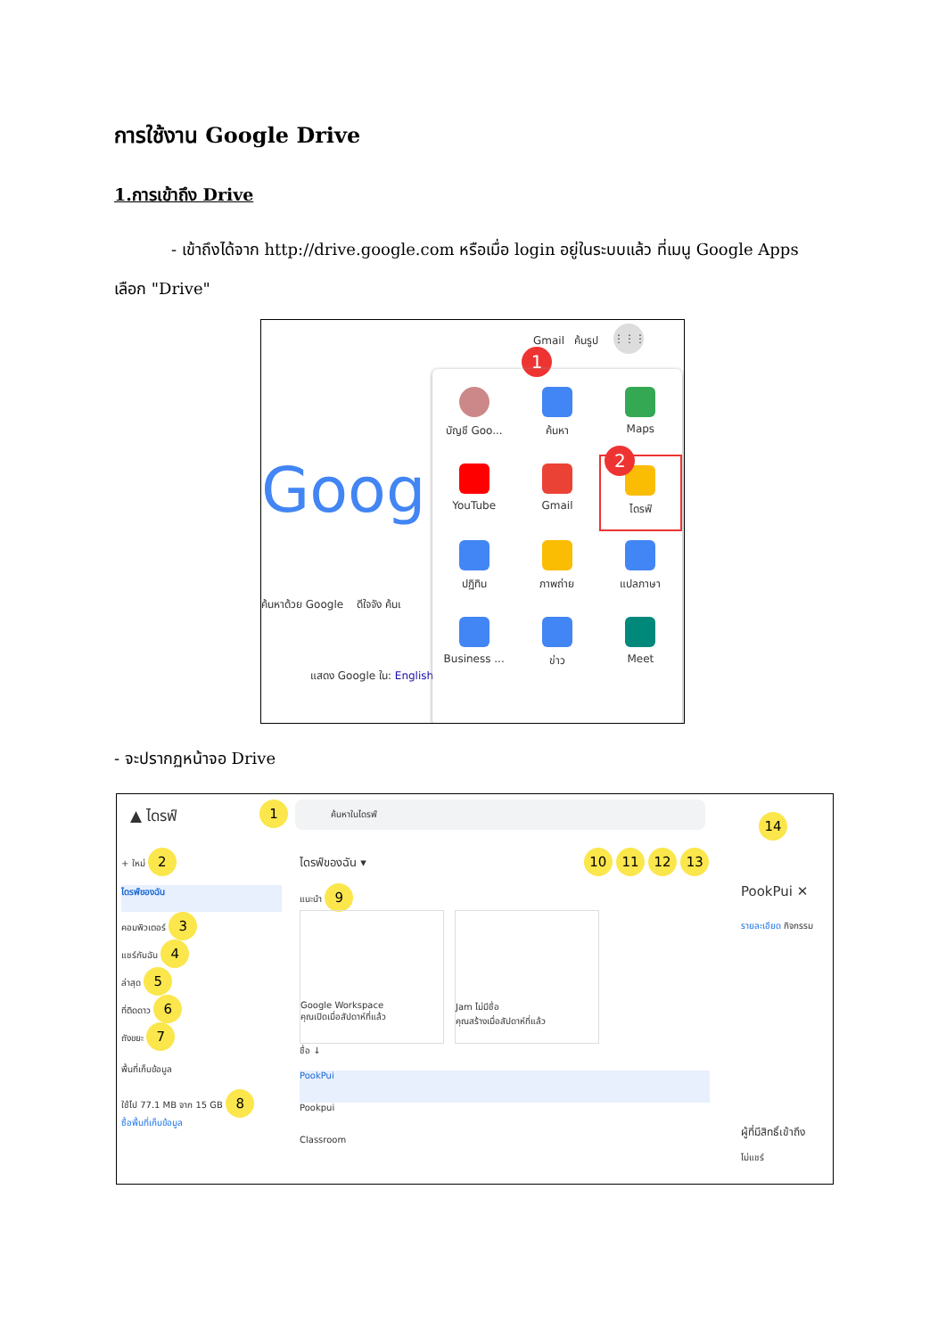การใช้งาน Google Drive
1.การเข้าถึง Drive
- เข้าถึงได้จาก http://drive.google.com หรือเมื่อ login อยู่ในระบบแล้ว ที่เมนู Google Apps เลือก "Drive"
Gmail ค้นรูป
⋮⋮⋮
1
Goog
ค้นหาด้วย Google ดีใจจัง ค้นเ
แสดง Google ใน: English
บัญชี Goo...
ค้นหา
Maps
YouTube
Gmail
2
ไดรฟ์
ปฏิทิน
ภาพถ่าย
แปลภาษา
Business ...
ข่าว
Meet
- จะปรากฏหน้าจอ Drive
▲ ไดรฟ์
1 ค้นหาในไดรฟ์
14
+ ใหม่ 2
ไดรฟ์ของฉัน
คอมพิวเตอร์ 3
แชร์กับฉัน 4
ล่าสุด 5
ที่ติดดาว 6
ถังขยะ 7
พื้นที่เก็บข้อมูล
ใช้ไป 77.1 MB จาก 15 GB 8
ซื้อพื้นที่เก็บข้อมูล
ไดรฟ์ของฉัน ▾ 10 11 12 13
แนะนำ 9
Google Workspace
คุณเปิดเมื่อสัปดาห์ที่แล้ว
Jam ไม่มีชื่อ
คุณสร้างเมื่อสัปดาห์ที่แล้ว
ชื่อ ↓
PookPui
Pookpui
Classroom
PookPui ✕
รายละเอียด กิจกรรม
ผู้ที่มีสิทธิ์เข้าถึง
ไม่แชร์